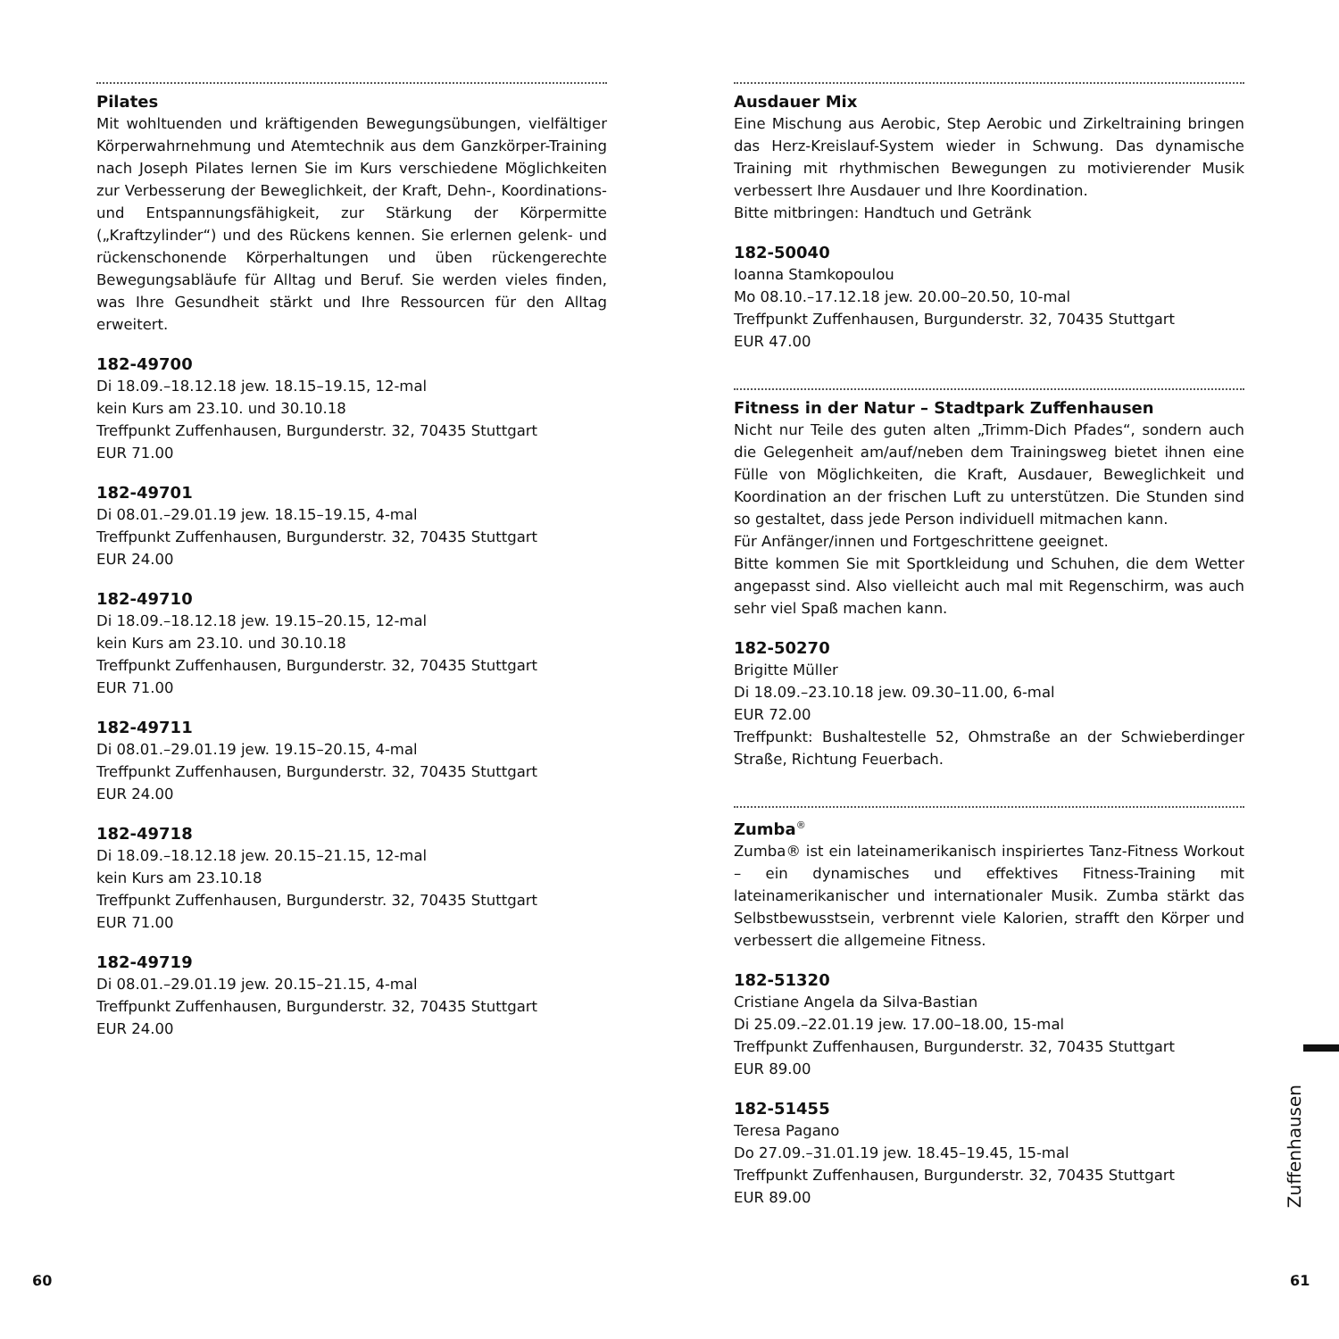Pilates
Mit wohltuenden und kräftigenden Bewegungsübungen, vielfältiger Körperwahrnehmung und Atemtechnik aus dem Ganzkörper-Training nach Joseph Pilates lernen Sie im Kurs verschiedene Möglichkeiten zur Verbesserung der Beweglichkeit, der Kraft, Dehn-, Koordinations- und Entspannungsfähigkeit, zur Stärkung der Körpermitte („Kraftzylinder“) und des Rückens kennen. Sie erlernen gelenk- und rückenschonende Körperhaltungen und üben rückengerechte Bewegungsabläufe für Alltag und Beruf. Sie werden vieles finden, was Ihre Gesundheit stärkt und Ihre Ressourcen für den Alltag erweitert.
182-49700
Di 18.09.–18.12.18 jew. 18.15–19.15, 12-mal
kein Kurs am 23.10. und 30.10.18
Treffpunkt Zuffenhausen, Burgunderstr. 32, 70435 Stuttgart
EUR 71.00
182-49701
Di 08.01.–29.01.19 jew. 18.15–19.15, 4-mal
Treffpunkt Zuffenhausen, Burgunderstr. 32, 70435 Stuttgart
EUR 24.00
182-49710
Di 18.09.–18.12.18 jew. 19.15–20.15, 12-mal
kein Kurs am 23.10. und 30.10.18
Treffpunkt Zuffenhausen, Burgunderstr. 32, 70435 Stuttgart
EUR 71.00
182-49711
Di 08.01.–29.01.19 jew. 19.15–20.15, 4-mal
Treffpunkt Zuffenhausen, Burgunderstr. 32, 70435 Stuttgart
EUR 24.00
182-49718
Di 18.09.–18.12.18 jew. 20.15–21.15, 12-mal
kein Kurs am 23.10.18
Treffpunkt Zuffenhausen, Burgunderstr. 32, 70435 Stuttgart
EUR 71.00
182-49719
Di 08.01.–29.01.19 jew. 20.15–21.15, 4-mal
Treffpunkt Zuffenhausen, Burgunderstr. 32, 70435 Stuttgart
EUR 24.00
Ausdauer Mix
Eine Mischung aus Aerobic, Step Aerobic und Zirkeltraining bringen das Herz-Kreislauf-System wieder in Schwung. Das dynamische Training mit rhythmischen Bewegungen zu motivierender Musik verbessert Ihre Ausdauer und Ihre Koordination.
Bitte mitbringen: Handtuch und Getränk
182-50040
Ioanna Stamkopoulou
Mo 08.10.–17.12.18 jew. 20.00–20.50, 10-mal
Treffpunkt Zuffenhausen, Burgunderstr. 32, 70435 Stuttgart
EUR 47.00
Fitness in der Natur – Stadtpark Zuffenhausen
Nicht nur Teile des guten alten „Trimm-Dich Pfades“, sondern auch die Gelegenheit am/auf/neben dem Trainingsweg bietet ihnen eine Fülle von Möglichkeiten, die Kraft, Ausdauer, Beweglichkeit und Koordination an der frischen Luft zu unterstützen. Die Stunden sind so gestaltet, dass jede Person individuell mitmachen kann.
Für Anfänger/innen und Fortgeschrittene geeignet.
Bitte kommen Sie mit Sportkleidung und Schuhen, die dem Wetter angepasst sind. Also vielleicht auch mal mit Regenschirm, was auch sehr viel Spaß machen kann.
182-50270
Brigitte Müller
Di 18.09.–23.10.18 jew. 09.30–11.00, 6-mal
EUR 72.00
Treffpunkt: Bushaltestelle 52, Ohmstraße an der Schwieberdinger Straße, Richtung Feuerbach.
Zumba<sup>®</sup>
Zumba® ist ein lateinamerikanisch inspiriertes Tanz-Fitness Workout – ein dynamisches und effektives Fitness-Training mit lateinamerikanischer und internationaler Musik. Zumba stärkt das Selbstbewusstsein, verbrennt viele Kalorien, strafft den Körper und verbessert die allgemeine Fitness.
182-51320
Cristiane Angela da Silva-Bastian
Di 25.09.–22.01.19 jew. 17.00–18.00, 15-mal
Treffpunkt Zuffenhausen, Burgunderstr. 32, 70435 Stuttgart
EUR 89.00
182-51455
Teresa Pagano
Do 27.09.–31.01.19 jew. 18.45–19.45, 15-mal
Treffpunkt Zuffenhausen, Burgunderstr. 32, 70435 Stuttgart
EUR 89.00
Zuffenhausen
60 61